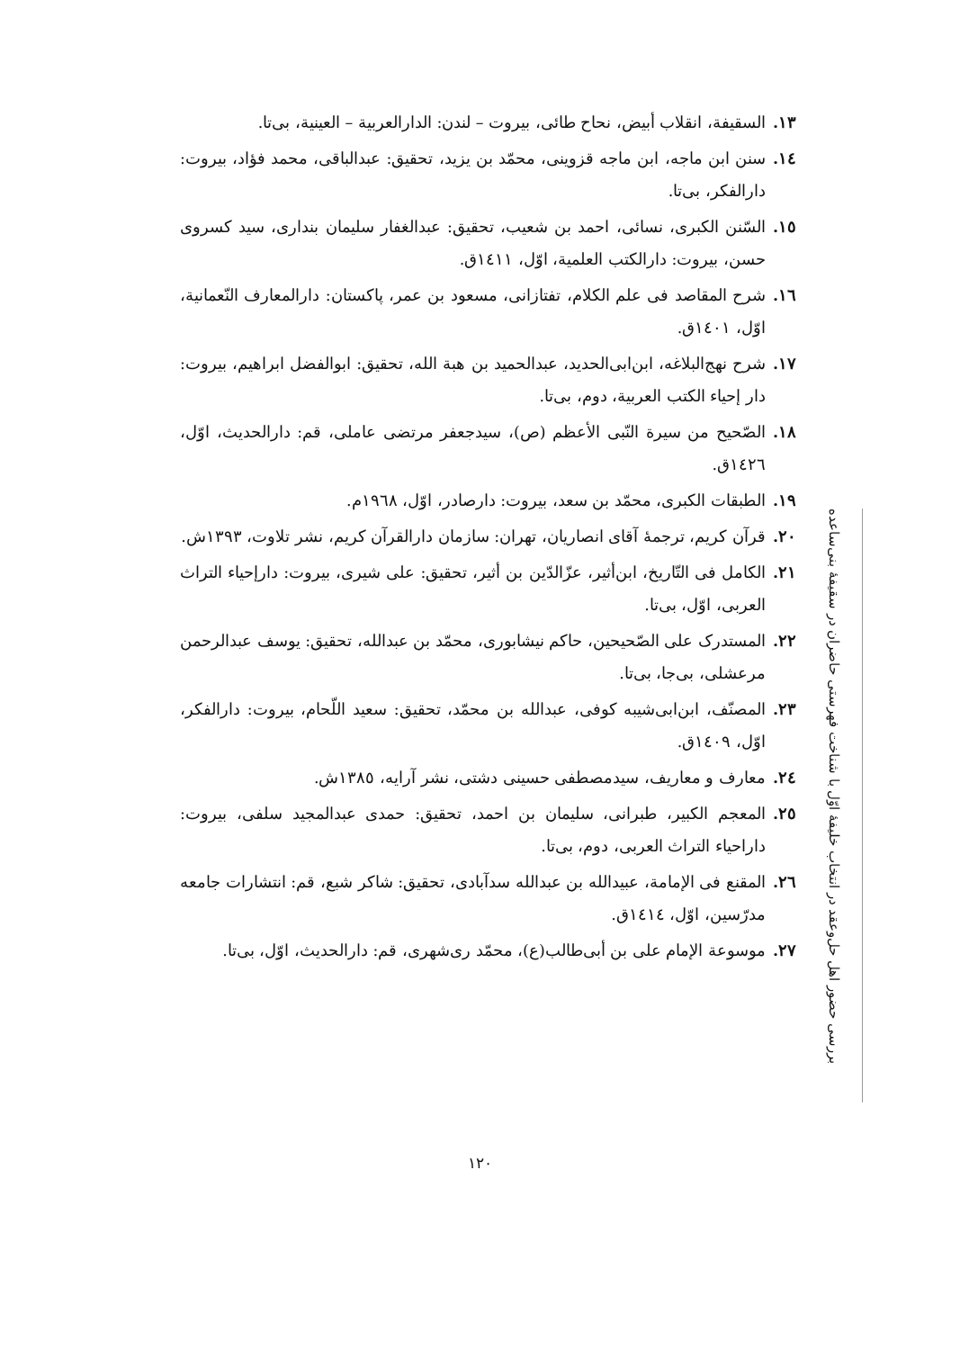۱۳. السقیفة، انقلاب أبیض، نحاح طائی، بیروت – لندن: الدارالعربیة – العینیة، بی‌تا.
١٤. سنن ابن ماجه، ابن ماجه قزوینی، محمّد بن یزید، تحقیق: عبدالباقی، محمد فؤاد، بیروت: دارالفکر، بی‌تا.
١٥. السّنن الکبری، نسائی، احمد بن شعیب، تحقیق: عبدالغفار سلیمان بنداری، سید کسروی حسن، بیروت: دارالکتب العلمیة، اوّل، ١٤١١ق.
١٦. شرح المقاصد فی علم الکلام، تفتازانی، مسعود بن عمر، پاکستان: دارالمعارف النّعمانیة، اوّل، ١٤٠١ق.
١٧. شرح نهج‌البلاغه، ابن‌ابی‌الحدید، عبدالحمید بن هبة الله، تحقیق: ابوالفضل ابراهیم، بیروت: دار إحیاء الکتب العربیة، دوم، بی‌تا.
١٨. الصّحیح من سیرة النّبی الأعظم (ص)، سیدجعفر مرتضی عاملی، قم: دارالحدیث، اوّل، ١٤٢٦ق.
١٩. الطبقات الکبری، محمّد بن سعد، بیروت: دارصادر، اوّل، ١٩٦٨م.
٢٠. قرآن کریم، ترجمهٔ آقای انصاریان، تهران: سازمان دارالقرآن کریم، نشر تلاوت، ١٣٩٣ش.
٢١. الکامل فی التّاریخ، ابن‌أثیر، عزّالدّین بن أثیر، تحقیق: علی شیری، بیروت: دارإحیاء التراث العربی، اوّل، بی‌تا.
٢٢. المستدرک علی الصّحیحین، حاکم نیشابوری، محمّد بن عبدالله، تحقیق: یوسف عبدالرحمن مرعشلی، بی‌جا، بی‌تا.
٢٣. المصنّف، ابن‌ابی‌شیبه کوفی، عبدالله بن محمّد، تحقیق: سعید اللّحام، بیروت: دارالفکر، اوّل، ١٤٠٩ق.
٢٤. معارف و معاریف، سیدمصطفی حسینی دشتی، نشر آرایه، ١٣٨٥ش.
٢٥. المعجم الکبیر، طبرانی، سلیمان بن احمد، تحقیق: حمدی عبدالمجید سلفی، بیروت: داراحیاء التراث العربی، دوم، بی‌تا.
٢٦. المقنع فی الإمامة، عبیدالله بن عبدالله سدآبادی، تحقیق: شاکر شبع، قم: انتشارات جامعه مدرّسین، اوّل، ١٤١٤ق.
٢٧. موسوعة الإمام علی بن أبی‌طالب(ع)، محمّد ری‌شهری، قم: دارالحدیث، اوّل، بی‌تا.
بررسی حضور اهل حل‌وعقد در انتخاب خلیفهٔ اوّل با شناخت فهرستی حاضران در سقیفهٔ بنی‌ساعده
١٢٠